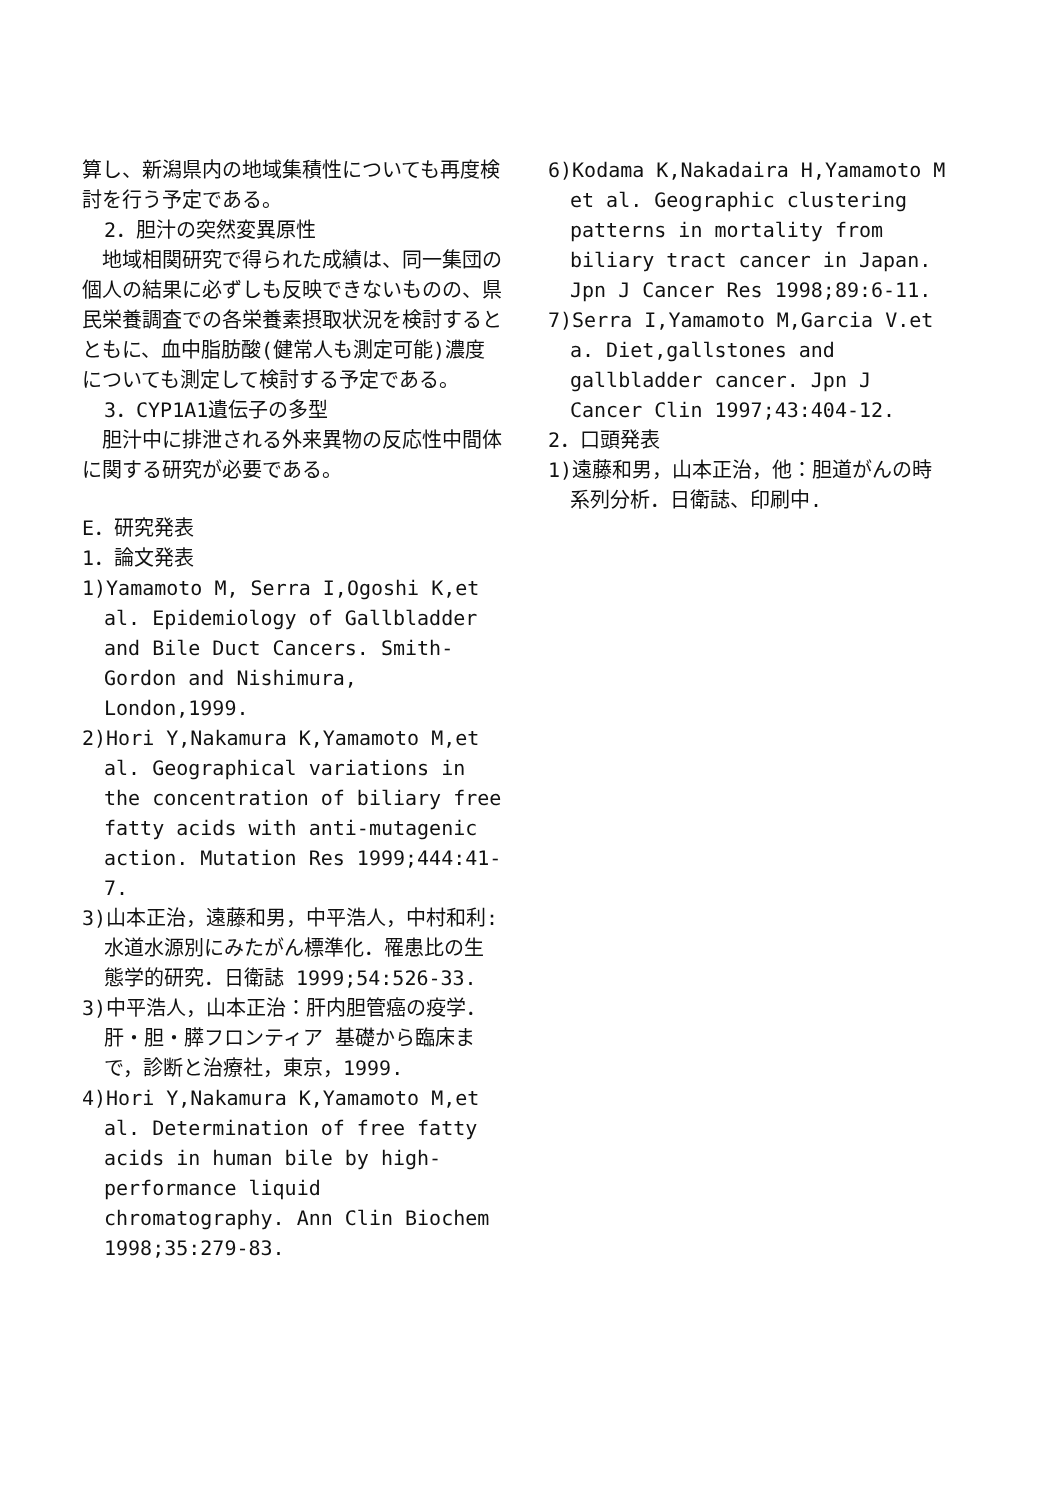算し、新潟県内の地域集積性についても再度検討を行う予定である。
2．胆汁の突然変異原性
　地域相関研究で得られた成績は、同一集団の個人の結果に必ずしも反映できないものの、県民栄養調査での各栄養素摂取状況を検討するとともに、血中脂肪酸(健常人も測定可能)濃度についても測定して検討する予定である。
3．CYP1A1遺伝子の多型
　胆汁中に排泄される外来異物の反応性中間体に関する研究が必要である。
E．研究発表
1．論文発表
1)Yamamoto M, Serra I,Ogoshi K,et al. Epidemiology of Gallbladder and Bile Duct Cancers. Smith-Gordon and Nishimura, London,1999.
2)Hori Y,Nakamura K,Yamamoto M,et al. Geographical variations in the concentration of biliary free fatty acids with anti-mutagenic action. Mutation Res 1999;444:41-7.
3)山本正治，遠藤和男，中平浩人，中村和利:水道水源別にみたがん標準化．罹患比の生態学的研究．日衛誌 1999;54:526-33.
3)中平浩人，山本正治：肝内胆管癌の疫学．肝・胆・膵フロンティア 基礎から臨床まで，診断と治療社，東京，1999.
4)Hori Y,Nakamura K,Yamamoto M,et al. Determination of free fatty acids in human bile by high-performance liquid chromatography. Ann Clin Biochem 1998;35:279-83.
6)Kodama K,Nakadaira H,Yamamoto M et al. Geographic clustering patterns in mortality from biliary tract cancer in Japan. Jpn J Cancer Res 1998;89:6-11.
7)Serra I,Yamamoto M,Garcia V.et a. Diet,gallstones and gallbladder cancer. Jpn J Cancer Clin 1997;43:404-12.
2．口頭発表
1)遠藤和男，山本正治，他：胆道がんの時系列分析．日衛誌、印刷中.